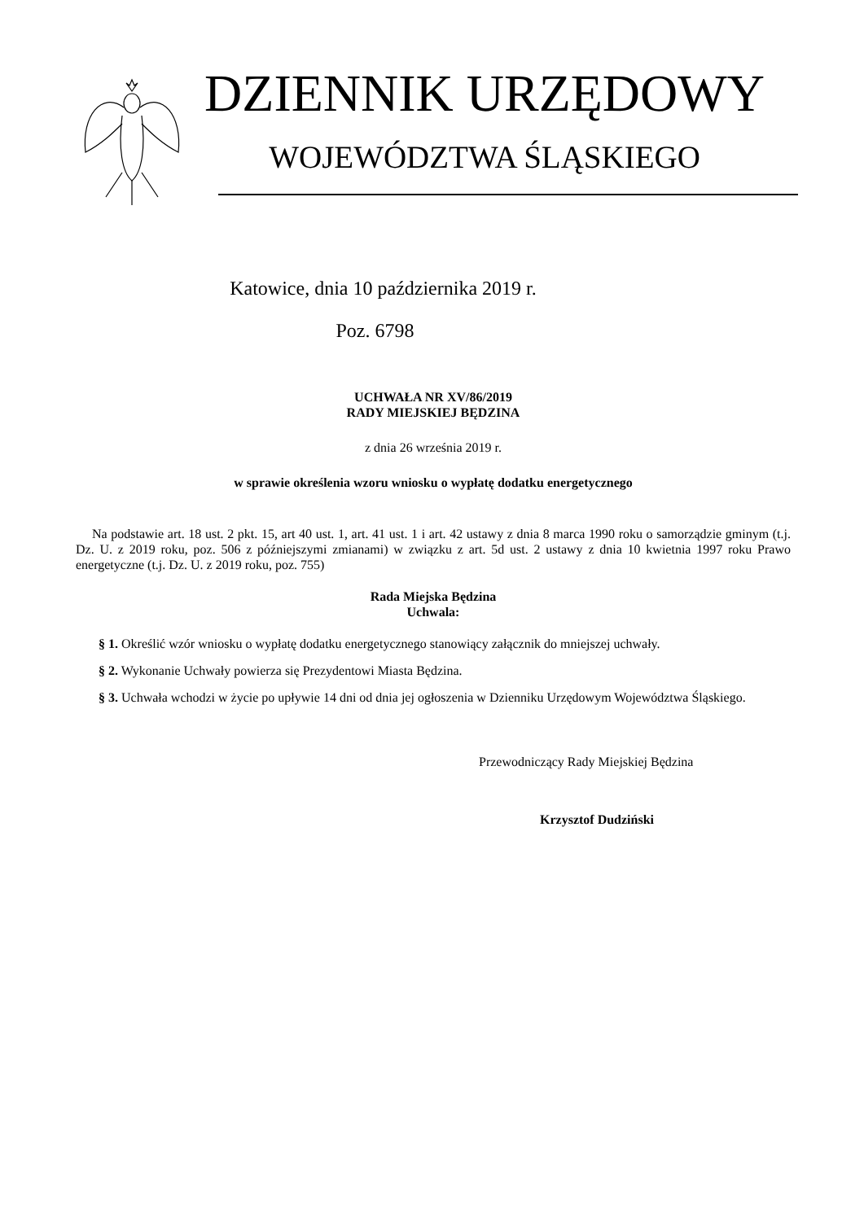DZIENNIK URZĘDOWY
WOJEWÓDZTWA ŚLĄSKIEGO
Katowice, dnia 10 października 2019 r.
Poz. 6798
UCHWAŁA NR XV/86/2019
RADY MIEJSKIEJ BĘDZINA
z dnia 26 września 2019 r.
w sprawie określenia wzoru wniosku o wypłatę dodatku energetycznego
Na podstawie art. 18 ust. 2 pkt. 15, art 40 ust. 1, art. 41 ust. 1 i art. 42 ustawy z dnia 8 marca 1990 roku o samorządzie gminym (t.j. Dz. U. z 2019 roku, poz. 506 z późniejszymi zmianami) w związku z art. 5d ust. 2 ustawy z dnia 10 kwietnia 1997 roku Prawo energetyczne (t.j. Dz. U. z 2019 roku, poz. 755)
Rada Miejska Będzina
Uchwala:
§ 1. Określić wzór wniosku o wypłatę dodatku energetycznego stanowiący załącznik do mniejszej uchwały.
§ 2. Wykonanie Uchwały powierza się Prezydentowi Miasta Będzina.
§ 3. Uchwała wchodzi w życie po upływie 14 dni od dnia jej ogłoszenia w Dzienniku Urzędowym Województwa Śląskiego.
Przewodniczący Rady Miejskiej Będzina
Krzysztof Dudziński